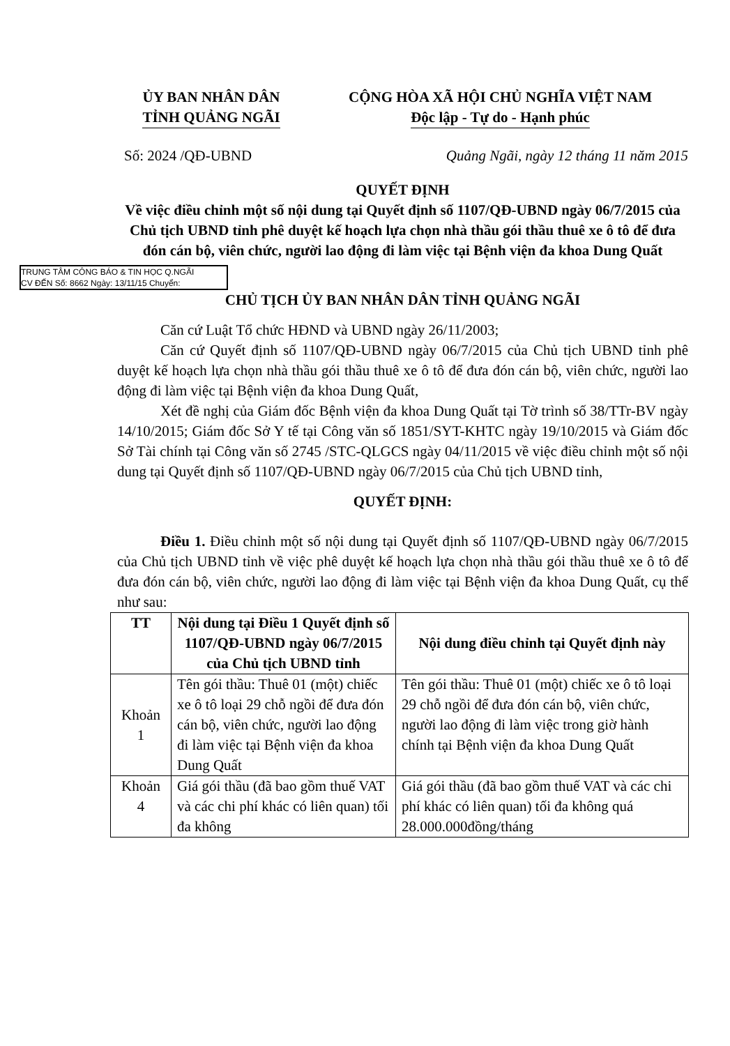ỦY BAN NHÂN DÂN
TỈNH QUẢNG NGÃI
CỘNG HÒA XÃ HỘI CHỦ NGHĨA VIỆT NAM
Độc lập - Tự do - Hạnh phúc
Số: 2024 /QĐ-UBND Quảng Ngãi, ngày 12 tháng 11 năm 2015
QUYẾT ĐỊNH
Về việc điều chỉnh một số nội dung tại Quyết định số 1107/QĐ-UBND ngày 06/7/2015 của Chủ tịch UBND tỉnh phê duyệt kế hoạch lựa chọn nhà thầu gói thầu thuê xe ô tô để đưa đón cán bộ, viên chức, người lao động đi làm việc tại Bệnh viện đa khoa Dung Quất
TRUNG TÂM CÔNG BÁO & TIN HỌC Q.NGÃI
CV ĐẾN Số: 8662 Ngày: 13/11/15 Chuyển:
CHỦ TỊCH ỦY BAN NHÂN DÂN TỈNH QUẢNG NGÃI
Căn cứ Luật Tổ chức HĐND và UBND ngày 26/11/2003;
Căn cứ Quyết định số 1107/QĐ-UBND ngày 06/7/2015 của Chủ tịch UBND tỉnh phê duyệt kế hoạch lựa chọn nhà thầu gói thầu thuê xe ô tô để đưa đón cán bộ, viên chức, người lao động đi làm việc tại Bệnh viện đa khoa Dung Quất,
Xét đề nghị của Giám đốc Bệnh viện đa khoa Dung Quất tại Tờ trình số 38/TTr-BV ngày 14/10/2015; Giám đốc Sở Y tế tại Công văn số 1851/SYT-KHTC ngày 19/10/2015 và Giám đốc Sở Tài chính tại Công văn số 2745 /STC-QLGCS ngày 04/11/2015 về việc điều chỉnh một số nội dung tại Quyết định số 1107/QĐ-UBND ngày 06/7/2015 của Chủ tịch UBND tỉnh,
QUYẾT ĐỊNH:
Điều 1. Điều chỉnh một số nội dung tại Quyết định số 1107/QĐ-UBND ngày 06/7/2015 của Chủ tịch UBND tỉnh về việc phê duyệt kế hoạch lựa chọn nhà thầu gói thầu thuê xe ô tô để đưa đón cán bộ, viên chức, người lao động đi làm việc tại Bệnh viện đa khoa Dung Quất, cụ thể như sau:
| TT | Nội dung tại Điều 1 Quyết định số 1107/QĐ-UBND ngày 06/7/2015 của Chủ tịch UBND tỉnh | Nội dung điều chỉnh tại Quyết định này |
| --- | --- | --- |
| Khoản 1 | Tên gói thầu: Thuê 01 (một) chiếc xe ô tô loại 29 chỗ ngồi để đưa đón cán bộ, viên chức, người lao động đi làm việc tại Bệnh viện đa khoa Dung Quất | Tên gói thầu: Thuê 01 (một) chiếc xe ô tô loại 29 chỗ ngồi để đưa đón cán bộ, viên chức, người lao động đi làm việc trong giờ hành chính tại Bệnh viện đa khoa Dung Quất |
| Khoản 4 | Giá gói thầu (đã bao gồm thuế VAT và các chi phí khác có liên quan) tối đa không | Giá gói thầu (đã bao gồm thuế VAT và các chi phí khác có liên quan) tối đa không quá 28.000.000đồng/tháng |